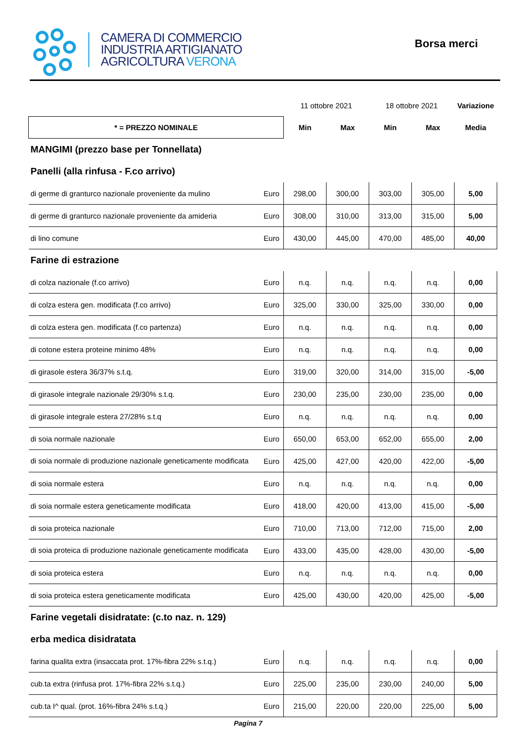CAMERA DI COMMERCIO
INDUSTRIA ARTIGIANATO
AGRICOLTURA VERONA
Borsa merci
| | | 11 ottobre 2021 | | 18 ottobre 2021 | | Variazione |
| * = PREZZO NOMINALE | | Min | Max | Min | Max | Media |
| MANGIMI (prezzo base per Tonnellata) | | | | | | |
| Panelli (alla rinfusa - F.co arrivo) | | | | | | |
| di germe di granturco nazionale proveniente da mulino | Euro | 298,00 | 300,00 | 303,00 | 305,00 | 5,00 |
| di germe di granturco nazionale proveniente da amideria | Euro | 308,00 | 310,00 | 313,00 | 315,00 | 5,00 |
| di lino comune | Euro | 430,00 | 445,00 | 470,00 | 485,00 | 40,00 |
| Farine di estrazione | | | | | | |
| di colza nazionale (f.co arrivo) | Euro | n.q. | n.q. | n.q. | n.q. | 0,00 |
| di colza estera gen. modificata (f.co arrivo) | Euro | 325,00 | 330,00 | 325,00 | 330,00 | 0,00 |
| di colza estera gen. modificata (f.co partenza) | Euro | n.q. | n.q. | n.q. | n.q. | 0,00 |
| di cotone estera proteine minimo 48% | Euro | n.q. | n.q. | n.q. | n.q. | 0,00 |
| di girasole estera 36/37% s.t.q. | Euro | 319,00 | 320,00 | 314,00 | 315,00 | -5,00 |
| di girasole integrale nazionale 29/30% s.t.q. | Euro | 230,00 | 235,00 | 230,00 | 235,00 | 0,00 |
| di girasole integrale estera 27/28% s.t.q | Euro | n.q. | n.q. | n.q. | n.q. | 0,00 |
| di soia normale nazionale | Euro | 650,00 | 653,00 | 652,00 | 655,00 | 2,00 |
| di soia normale di produzione nazionale geneticamente modificata | Euro | 425,00 | 427,00 | 420,00 | 422,00 | -5,00 |
| di soia normale estera | Euro | n.q. | n.q. | n.q. | n.q. | 0,00 |
| di soia normale estera geneticamente modificata | Euro | 418,00 | 420,00 | 413,00 | 415,00 | -5,00 |
| di soia proteica nazionale | Euro | 710,00 | 713,00 | 712,00 | 715,00 | 2,00 |
| di soia proteica di produzione nazionale geneticamente modificata | Euro | 433,00 | 435,00 | 428,00 | 430,00 | -5,00 |
| di soia proteica estera | Euro | n.q. | n.q. | n.q. | n.q. | 0,00 |
| di soia proteica estera geneticamente modificata | Euro | 425,00 | 430,00 | 420,00 | 425,00 | -5,00 |
| Farine vegetali disidratate: (c.to naz. n. 129) | | | | | | |
| erba medica disidratata | | | | | | |
| farina qualita extra (insaccata prot. 17%-fibra 22% s.t.q.) | Euro | n.q. | n.q. | n.q. | n.q. | 0,00 |
| cub.ta extra (rinfusa prot. 17%-fibra 22% s.t.q.) | Euro | 225,00 | 235,00 | 230,00 | 240,00 | 5,00 |
| cub.ta I^ qual. (prot. 16%-fibra 24% s.t.q.) | Euro | 215,00 | 220,00 | 220,00 | 225,00 | 5,00 |
Pagina 7